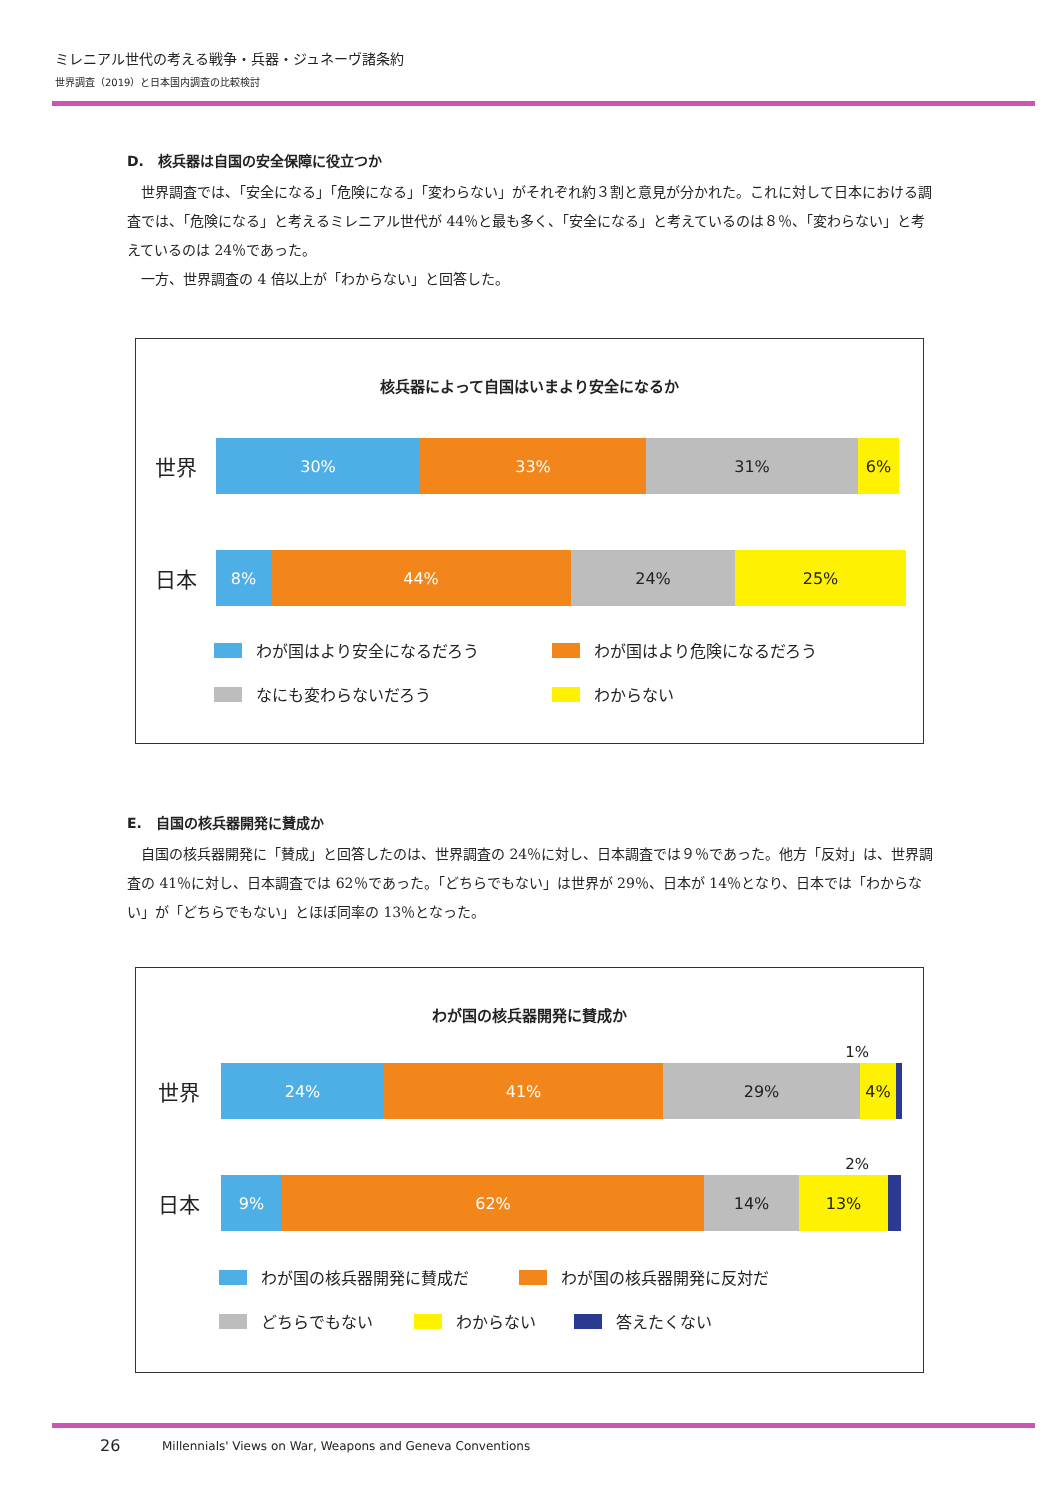ミレニアル世代の考える戦争・兵器・ジュネーヴ諸条約
世界調査（2019）と日本国内調査の比較検討
D.　核兵器は自国の安全保障に役立つか
　世界調査では、「安全になる」「危険になる」「変わらない」がそれぞれ約３割と意見が分かれた。これに対して日本における調査では、「危険になる」と考えるミレニアル世代が 44％と最も多く、「安全になる」と考えているのは８％、「変わらない」と考えているのは 24％であった。
　一方、世界調査の 4 倍以上が「わからない」と回答した。
核兵器によって自国はいまより安全になるか
世界
30% 33% 31% 6%
日本
8% 44% 24% 25%
わが国はより安全になるだろう わが国はより危険になるだろう なにも変わらないだろう わからない
E.　自国の核兵器開発に賛成か
　自国の核兵器開発に「賛成」と回答したのは、世界調査の 24％に対し、日本調査では９％であった。他方「反対」は、世界調査の 41％に対し、日本調査では 62％であった。「どちらでもない」は世界が 29％、日本が 14％となり、日本では「わからない」が「どちらでもない」とほぼ同率の 13％となった。
わが国の核兵器開発に賛成か
1%
世界
24% 41% 29% 4%
2%
日本
9% 62% 14% 13%
わが国の核兵器開発に賛成だ わが国の核兵器開発に反対だ どちらでもない わからない 答えたくない
26
Millennials' Views on War, Weapons and Geneva Conventions